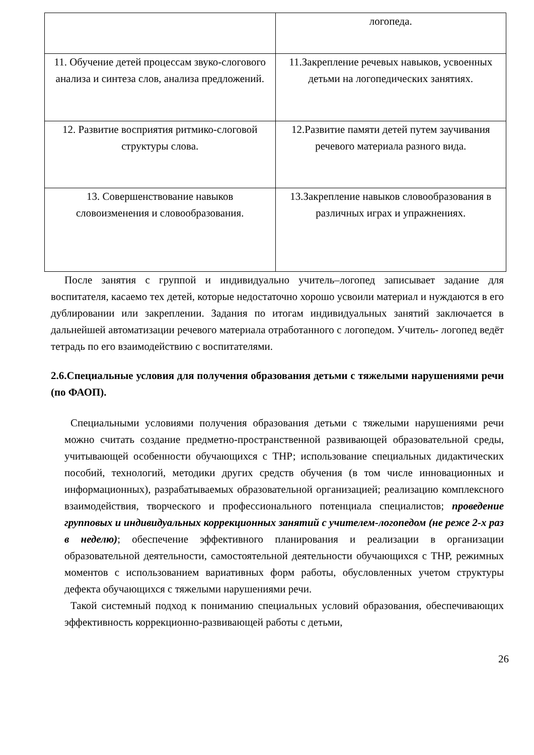| | логопеда. |
| 11. Обучение детей процессам звуко-слогового анализа и синтеза слов, анализа предложений. | 11.Закрепление речевых навыков, усвоенных детьми на логопедических занятиях. |
| 12. Развитие восприятия ритмико-слоговой структуры слова. | 12.Развитие памяти детей путем заучивания речевого материала разного вида. |
| 13. Совершенствование навыков словоизменения и словообразования. | 13.Закрепление навыков словообразования в различных играх и упражнениях. |
После занятия с группой и индивидуально учитель–логопед записывает задание для воспитателя, касаемо тех детей, которые недостаточно хорошо усвоили материал и нуждаются в его дублировании или закреплении. Задания по итогам индивидуальных занятий заключается в дальнейшей автоматизации речевого материала отработанного с логопедом. Учитель- логопед ведёт тетрадь по его взаимодействию с воспитателями.
2.6.Специальные условия для получения образования детьми с тяжелыми нарушениями речи (по ФАОП).
Специальными условиями получения образования детьми с тяжелыми нарушениями речи можно считать создание предметно-пространственной развивающей образовательной среды, учитывающей особенности обучающихся с ТНР; использование специальных дидактических пособий, технологий, методики других средств обучения (в том числе инновационных и информационных), разрабатываемых образовательной организацией; реализацию комплексного взаимодействия, творческого и профессионального потенциала специалистов; проведение групповых и индивидуальных коррекционных занятий с учителем-логопедом (не реже 2-х раз в неделю); обеспечение эффективного планирования и реализации в организации образовательной деятельности, самостоятельной деятельности обучающихся с ТНР, режимных моментов с использованием вариативных форм работы, обусловленных учетом структуры дефекта обучающихся с тяжелыми нарушениями речи.
Такой системный подход к пониманию специальных условий образования, обеспечивающих эффективность коррекционно-развивающей работы с детьми,
26